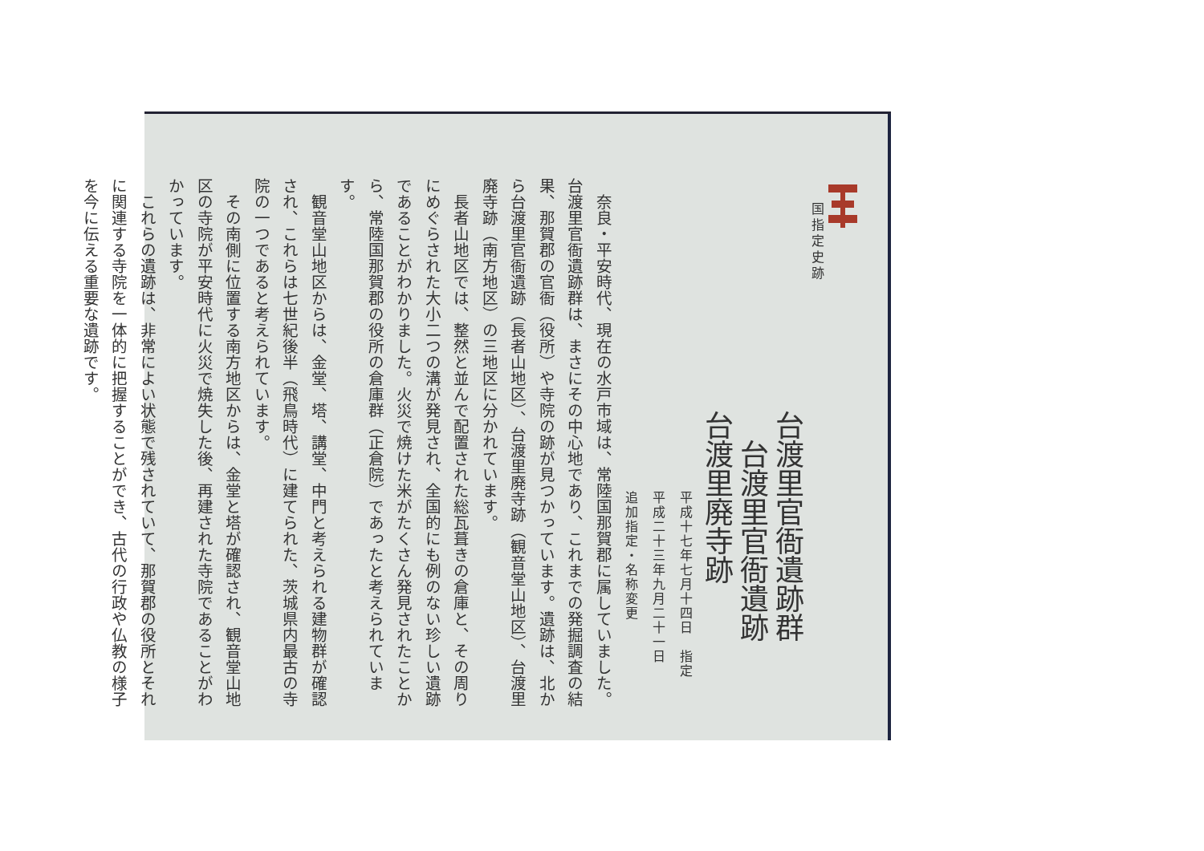国指定史跡
台渡里官衙遺跡群
　台渡里官衙遺跡
台渡里廃寺跡
平成十七年七月十四日　指定
平成二十三年九月二十一日
追加指定・名称変更
　奈良・平安時代、現在の水戸市域は、常陸国那賀郡に属していました。台渡里官衙遺跡群は、まさにその中心地であり、これまでの発掘調査の結果、那賀郡の官衙（役所）や寺院の跡が見つかっています。遺跡は、北から台渡里官衙遺跡（長者山地区）、台渡里廃寺跡（観音堂山地区）、台渡里廃寺跡（南方地区）の三地区に分かれています。
　長者山地区では、整然と並んで配置された総瓦葺きの倉庫と、その周りにめぐらされた大小二つの溝が発見され、全国的にも例のない珍しい遺跡であることがわかりました。火災で焼けた米がたくさん発見されたことから、常陸国那賀郡の役所の倉庫群（正倉院）であったと考えられています。
　観音堂山地区からは、金堂、塔、講堂、中門と考えられる建物群が確認され、これらは七世紀後半（飛鳥時代）に建てられた、茨城県内最古の寺院の一つであると考えられています。
　その南側に位置する南方地区からは、金堂と塔が確認され、観音堂山地区の寺院が平安時代に火災で焼失した後、再建された寺院であることがわかっています。
　これらの遺跡は、非常によい状態で残されていて、那賀郡の役所とそれに関連する寺院を一体的に把握することができ、古代の行政や仏教の様子を今に伝える重要な遺跡です。